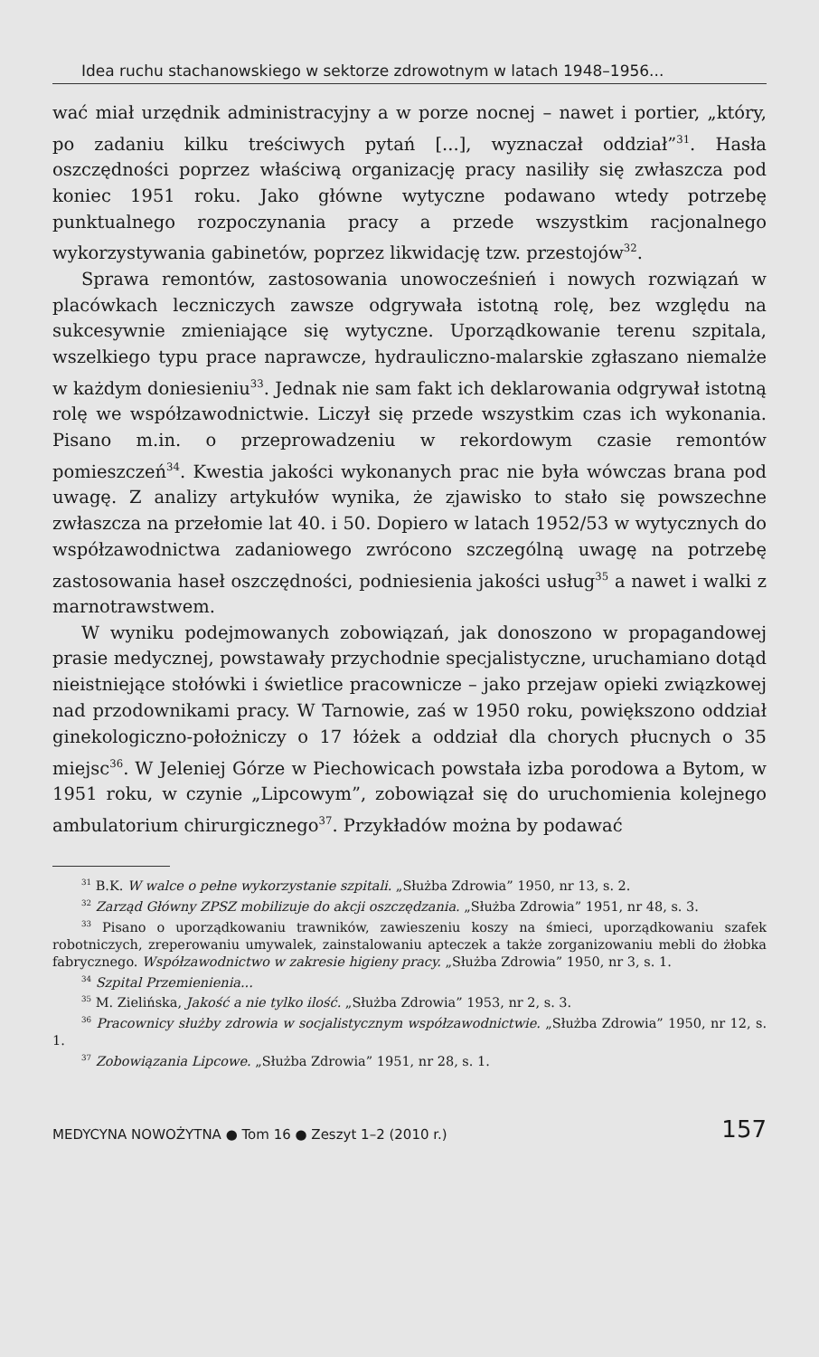Idea ruchu stachanowskiego w sektorze zdrowotnym w latach 1948–1956...
wać miał urzędnik administracyjny a w porze nocnej – nawet i portier, „który, po zadaniu kilku treściwych pytań [...], wyznaczał oddział”<sup>31</sup>. Hasła oszczędności poprzez właściwą organizację pracy nasiliły się zwłaszcza pod koniec 1951 roku. Jako główne wytyczne podawano wtedy potrzebę punktualnego rozpoczynania pracy a przede wszystkim racjonalnego wykorzystywania gabinetów, poprzez likwidację tzw. przestojów<sup>32</sup>.
Sprawa remontów, zastosowania unowocześnień i nowych rozwiązań w placówkach leczniczych zawsze odgrywała istotną rolę, bez względu na sukcesywnie zmieniające się wytyczne. Uporządkowanie terenu szpitala, wszelkiego typu prace naprawcze, hydrauliczno-malarskie zgłaszano niemalże w każdym doniesieniu<sup>33</sup>. Jednak nie sam fakt ich deklarowania odgrywał istotną rolę we współzawodnictwie. Liczył się przede wszystkim czas ich wykonania. Pisano m.in. o przeprowadzeniu w rekordowym czasie remontów pomieszczeń<sup>34</sup>. Kwestia jakości wykonanych prac nie była wówczas brana pod uwagę. Z analizy artykułów wynika, że zjawisko to stało się powszechne zwłaszcza na przełomie lat 40. i 50. Dopiero w latach 1952/53 w wytycznych do współzawodnictwa zadaniowego zwrócono szczególną uwagę na potrzebę zastosowania haseł oszczędności, podniesienia jakości usług<sup>35</sup> a nawet i walki z marnotrawstwem.
W wyniku podejmowanych zobowiązań, jak donoszono w propagandowej prasie medycznej, powstawały przychodnie specjalistyczne, uruchamiano dotąd nieistniejące stołówki i świetlice pracownicze – jako przejaw opieki związkowej nad przodownikami pracy. W Tarnowie, zaś w 1950 roku, powiększono oddział ginekologiczno-położniczy o 17 łóżek a oddział dla chorych płucnych o 35 miejsc<sup>36</sup>. W Jeleniej Górze w Piechowicach powstała izba porodowa a Bytom, w 1951 roku, w czynie „Lipcowym”, zobowiązał się do uruchomienia kolejnego ambulatorium chirurgicznego<sup>37</sup>. Przykładów można by podawać
<sup>31</sup> B.K. W walce o pełne wykorzystanie szpitali. „Służba Zdrowia” 1950, nr 13, s. 2.
<sup>32</sup> Zarząd Główny ZPSZ mobilizuje do akcji oszczędzania. „Służba Zdrowia” 1951, nr 48, s. 3.
<sup>33</sup> Pisano o uporządkowaniu trawników, zawieszeniu koszy na śmieci, uporządkowaniu szafek robotniczych, zreperowaniu umywalek, zainstalowaniu apteczek a także zorganizowaniu mebli do żłobka fabrycznego. Współzawodnictwo w zakresie higieny pracy. „Służba Zdrowia” 1950, nr 3, s. 1.
<sup>34</sup> Szpital Przemienienia...
<sup>35</sup> M. Zielińska, Jakość a nie tylko ilość. „Służba Zdrowia” 1953, nr 2, s. 3.
<sup>36</sup> Pracownicy służby zdrowia w socjalistycznym współzawodnictwie. „Służba Zdrowia” 1950, nr 12, s. 1.
<sup>37</sup> Zobowiązania Lipcowe. „Służba Zdrowia” 1951, nr 28, s. 1.
MEDYCYNA NOWOŻYTNA ● Tom 16 ● Zeszyt 1–2 (2010 r.) 157